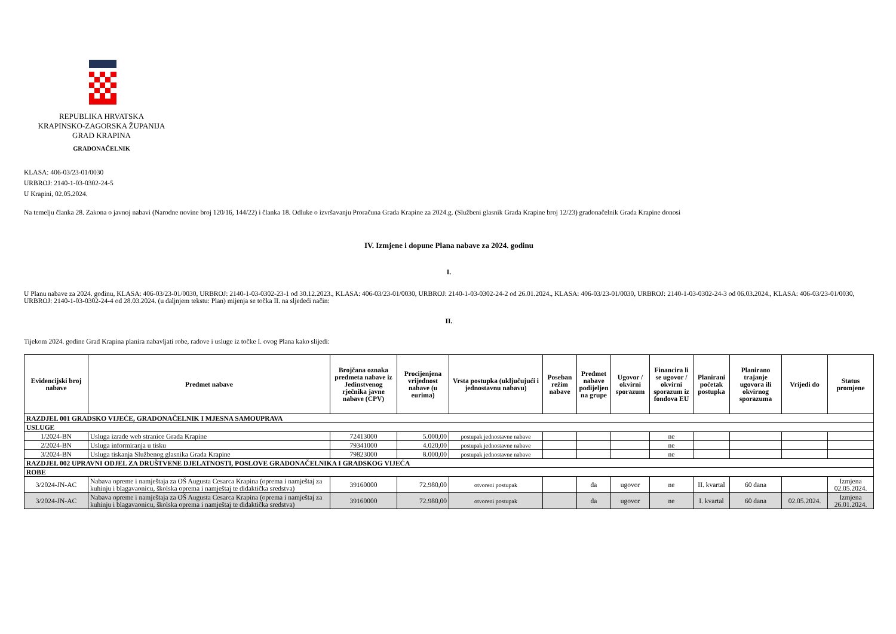REPUBLIKA HRVATSKA
KRAPINSKO-ZAGORSKA ŽUPANIJA
GRAD KRAPINA
GRADONAČELNIK
KLASA: 406-03/23-01/0030
URBROJ: 2140-1-03-0302-24-5
U Krapini, 02.05.2024.
Na temelju članka 28. Zakona o javnoj nabavi (Narodne novine broj 120/16, 144/22) i članka 18. Odluke o izvršavanju Proračuna Grada Krapine za 2024.g. (Službeni glasnik Grada Krapine broj 12/23) gradonačelnik Grada Krapine donosi
IV. Izmjene i dopune Plana nabave za 2024. godinu
I.
U Planu nabave za 2024. godinu, KLASA: 406-03/23-01/0030, URBROJ: 2140-1-03-0302-23-1 od 30.12.2023., KLASA: 406-03/23-01/0030, URBROJ: 2140-1-03-0302-24-2 od 26.01.2024., KLASA: 406-03/23-01/0030, URBROJ: 2140-1-03-0302-24-3 od 06.03.2024., KLASA: 406-03/23-01/0030, URBROJ: 2140-1-03-0302-24-4 od 28.03.2024. (u daljnjem tekstu: Plan) mijenja se točka II. na sljedeći način:
II.
Tijekom 2024. godine Grad Krapina planira nabavljati robe, radove i usluge iz točke I. ovog Plana kako slijedi:
| Evidencijski broj nabave | Predmet nabave | Brojčana oznaka predmeta nabave iz Jedinstvenog rječnika javne nabave (CPV) | Procijenjena vrijednost nabave (u eurima) | Vrsta postupka (uključujući i jednostavnu nabavu) | Poseban režim nabave | Predmet nabave podijeljen na grupe | Ugovor / okvirni sporazum | Financira li se ugovor / okvirni sporazum iz fondova EU | Planirani početak postupka | Planirano trajanje ugovora ili okvirnog sporazuma | Vrijedi do | Status promjene |
| --- | --- | --- | --- | --- | --- | --- | --- | --- | --- | --- | --- | --- |
| RAZDJEL 001 GRADSKO VIJEĆE, GRADONAČELNIK I MJESNA SAMOUPRAVA | | | | | | | | | | | | |
| USLUGE | | | | | | | | | | | | |
| 1/2024-BN | Usluga izrade web stranice Grada Krapine | 72413000 | 5.000,00 | postupak jednostavne nabave | | | | ne | | | | |
| 2/2024-BN | Usluga informiranja u tisku | 79341000 | 4.020,00 | postupak jednostavne nabave | | | | ne | | | | |
| 3/2024-BN | Usluga tiskanja Službenog glasnika Grada Krapine | 79823000 | 8.000,00 | postupak jednostavne nabave | | | | ne | | | | |
| RAZDJEL 002 UPRAVNI ODJEL ZA DRUŠTVENE DJELATNOSTI, POSLOVE GRADONAČELNIKA I GRADSKOG VIJEĆA | | | | | | | | | | | | |
| ROBE | | | | | | | | | | | | |
| 3/2024-JN-AC | Nabava opreme i namještaja za OŠ Augusta Cesarca Krapina (oprema i namještaj za kuhinju i blagavaonicu, školska oprema i namještaj te didaktička sredstva) | 39160000 | 72.980,00 | otvoreni postupak | | da | ugovor | ne | II. kvartal | 60 dana | | Izmjena 02.05.2024. |
| 3/2024-JN-AC | Nabava opreme i namještaja za OŠ Augusta Cesarca Krapina (oprema i namještaj za kuhinju i blagavaonicu, školska oprema i namještaj te didaktička sredstva) | 39160000 | 72.980,00 | otvoreni postupak | | da | ugovor | ne | I. kvartal | 60 dana | 02.05.2024. | Izmjena 26.01.2024. |